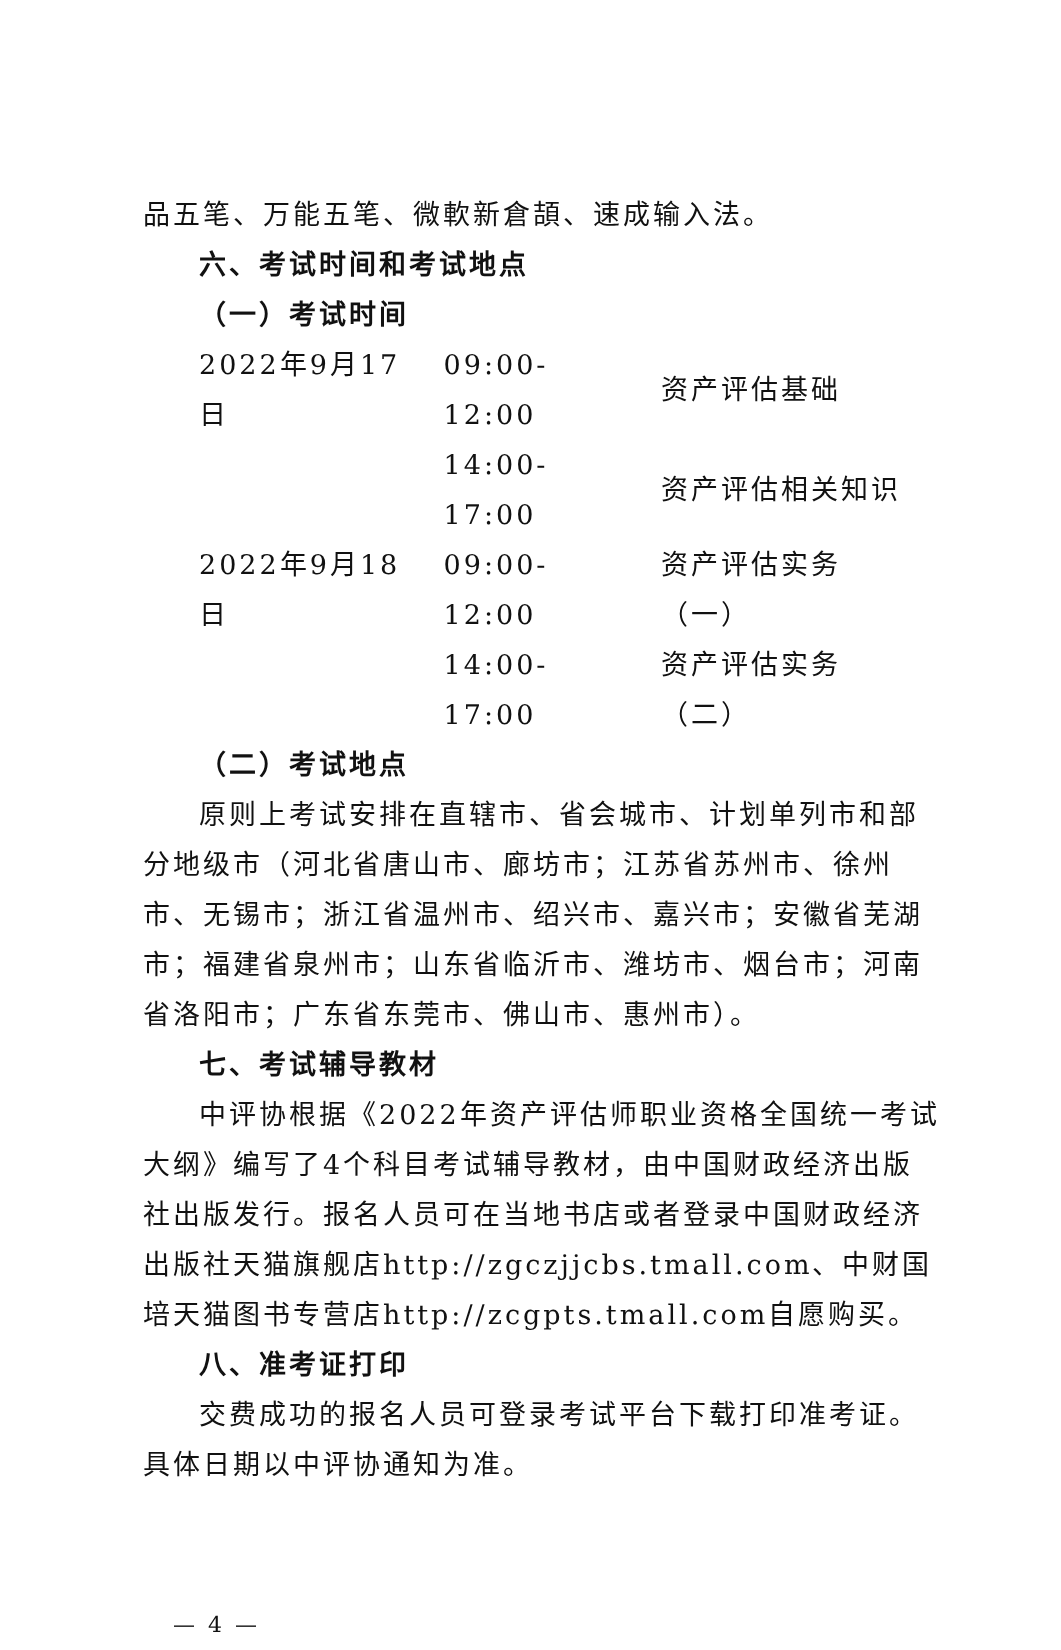品五笔、万能五笔、微軟新倉頡、速成输入法。
六、考试时间和考试地点
（一）考试时间
| 2022年9月17日 | 09:00-12:00 | 资产评估基础 |
| | 14:00-17:00 | 资产评估相关知识 |
| 2022年9月18日 | 09:00-12:00 | 资产评估实务（一） |
| | 14:00-17:00 | 资产评估实务（二） |
（二）考试地点
原则上考试安排在直辖市、省会城市、计划单列市和部分地级市（河北省唐山市、廊坊市；江苏省苏州市、徐州市、无锡市；浙江省温州市、绍兴市、嘉兴市；安徽省芜湖市；福建省泉州市；山东省临沂市、潍坊市、烟台市；河南省洛阳市；广东省东莞市、佛山市、惠州市）。
七、考试辅导教材
中评协根据《2022年资产评估师职业资格全国统一考试大纲》编写了4个科目考试辅导教材，由中国财政经济出版社出版发行。报名人员可在当地书店或者登录中国财政经济出版社天猫旗舰店http://zgczjjcbs.tmall.com、中财国培天猫图书专营店http://zcgpts.tmall.com自愿购买。
八、准考证打印
交费成功的报名人员可登录考试平台下载打印准考证。具体日期以中评协通知为准。
— 4 —